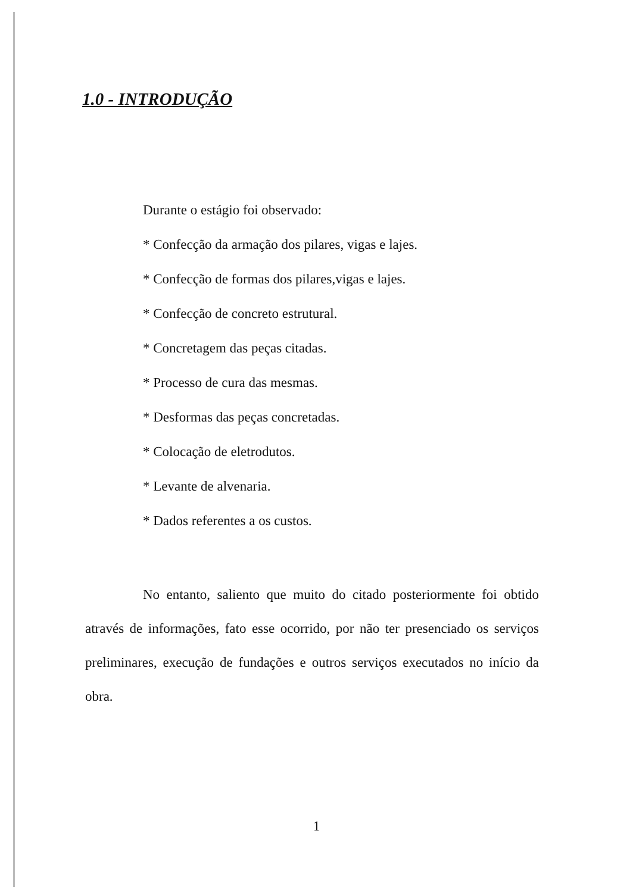1.0 - INTRODUÇÃO
Durante o estágio foi observado:
* Confecção da armação dos pilares, vigas e lajes.
* Confecção de formas dos pilares,vigas e lajes.
* Confecção de concreto estrutural.
* Concretagem das peças citadas.
* Processo de cura das mesmas.
* Desformas das peças concretadas.
* Colocação de eletrodutos.
* Levante de alvenaria.
* Dados referentes a os custos.
No entanto, saliento que muito do citado posteriormente foi obtido através de informações, fato esse ocorrido, por não ter presenciado os serviços preliminares, execução de fundações e outros serviços executados no início da obra.
1